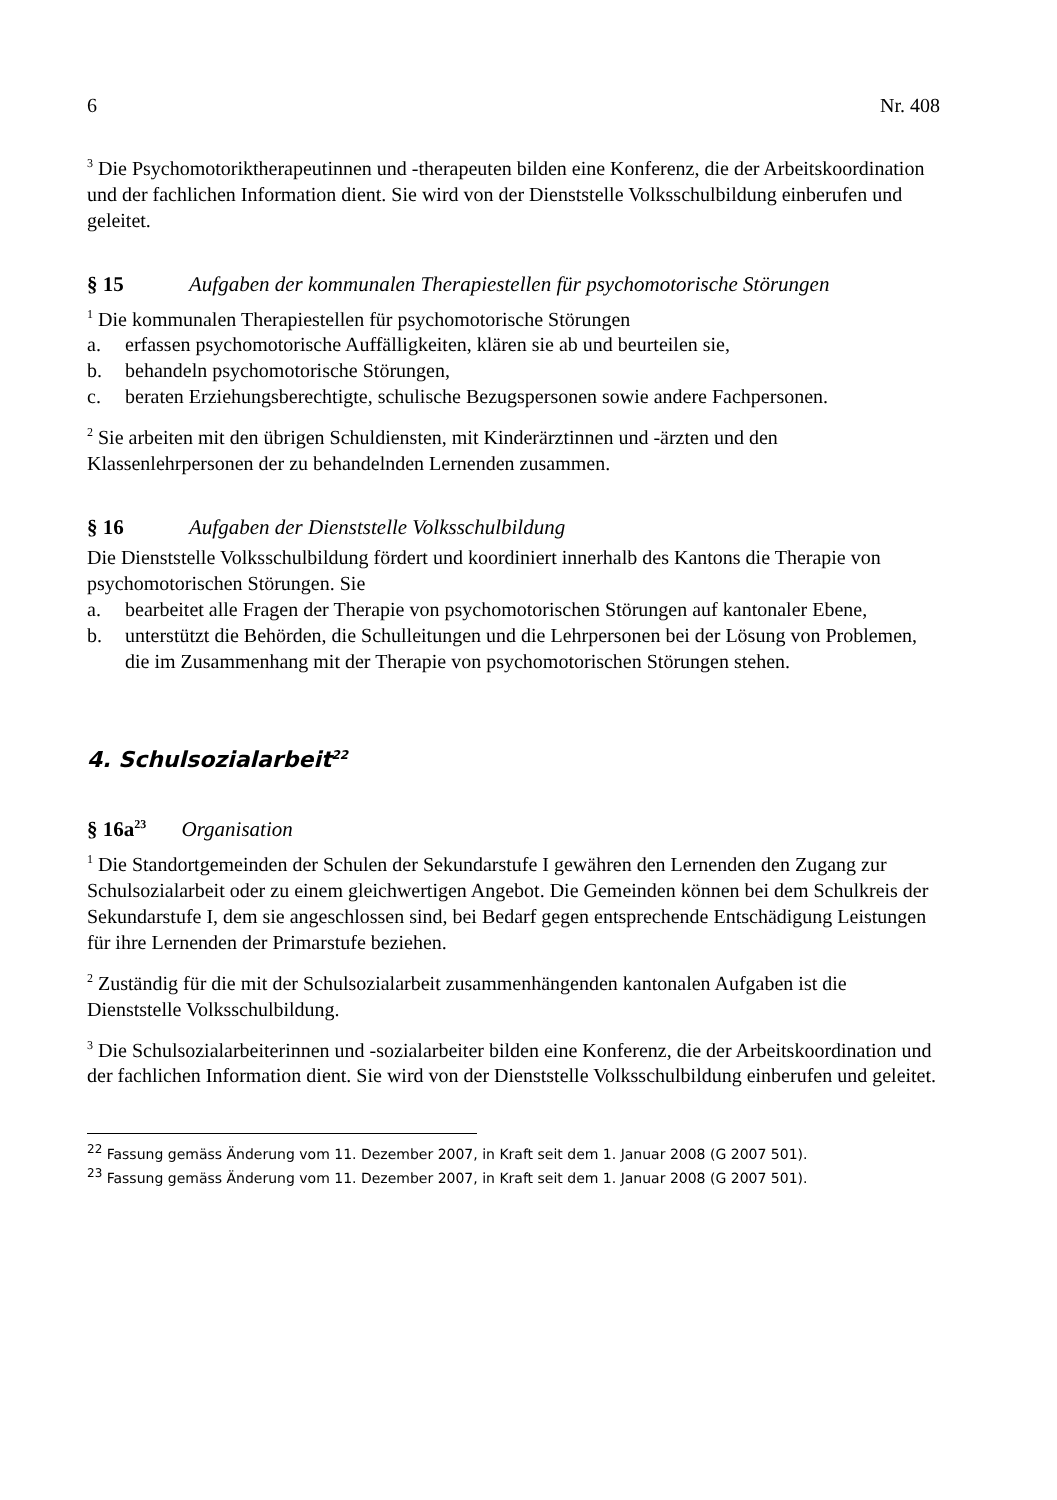6 Nr. 408
<sup>3</sup> Die Psychomotoriktherapeutinnen und -therapeuten bilden eine Konferenz, die der Arbeitskoordination und der fachlichen Information dient. Sie wird von der Dienststelle Volksschulbildung einberufen und geleitet.
§ 15 Aufgaben der kommunalen Therapiestellen für psychomotorische Störungen
<sup>1</sup> Die kommunalen Therapiestellen für psychomotorische Störungen
a. erfassen psychomotorische Auffälligkeiten, klären sie ab und beurteilen sie,
b. behandeln psychomotorische Störungen,
c. beraten Erziehungsberechtigte, schulische Bezugspersonen sowie andere Fachpersonen.
<sup>2</sup> Sie arbeiten mit den übrigen Schuldiensten, mit Kinderärztinnen und -ärzten und den Klassenlehrpersonen der zu behandelnden Lernenden zusammen.
§ 16 Aufgaben der Dienststelle Volksschulbildung
Die Dienststelle Volksschulbildung fördert und koordiniert innerhalb des Kantons die Therapie von psychomotorischen Störungen. Sie
a. bearbeitet alle Fragen der Therapie von psychomotorischen Störungen auf kantonaler Ebene,
b. unterstützt die Behörden, die Schulleitungen und die Lehrpersonen bei der Lösung von Problemen, die im Zusammenhang mit der Therapie von psychomotorischen Störungen stehen.
4. Schulsozialarbeit<sup>22</sup>
§ 16a<sup>23</sup> Organisation
<sup>1</sup> Die Standortgemeinden der Schulen der Sekundarstufe I gewähren den Lernenden den Zugang zur Schulsozialarbeit oder zu einem gleichwertigen Angebot. Die Gemeinden können bei dem Schulkreis der Sekundarstufe I, dem sie angeschlossen sind, bei Bedarf gegen entsprechende Entschädigung Leistungen für ihre Lernenden der Primarstufe beziehen.
<sup>2</sup> Zuständig für die mit der Schulsozialarbeit zusammenhängenden kantonalen Aufgaben ist die Dienststelle Volksschulbildung.
<sup>3</sup> Die Schulsozialarbeiterinnen und -sozialarbeiter bilden eine Konferenz, die der Arbeitskoordination und der fachlichen Information dient. Sie wird von der Dienststelle Volksschulbildung einberufen und geleitet.
<sup>22</sup> Fassung gemäss Änderung vom 11. Dezember 2007, in Kraft seit dem 1. Januar 2008 (G 2007 501).
<sup>23</sup> Fassung gemäss Änderung vom 11. Dezember 2007, in Kraft seit dem 1. Januar 2008 (G 2007 501).